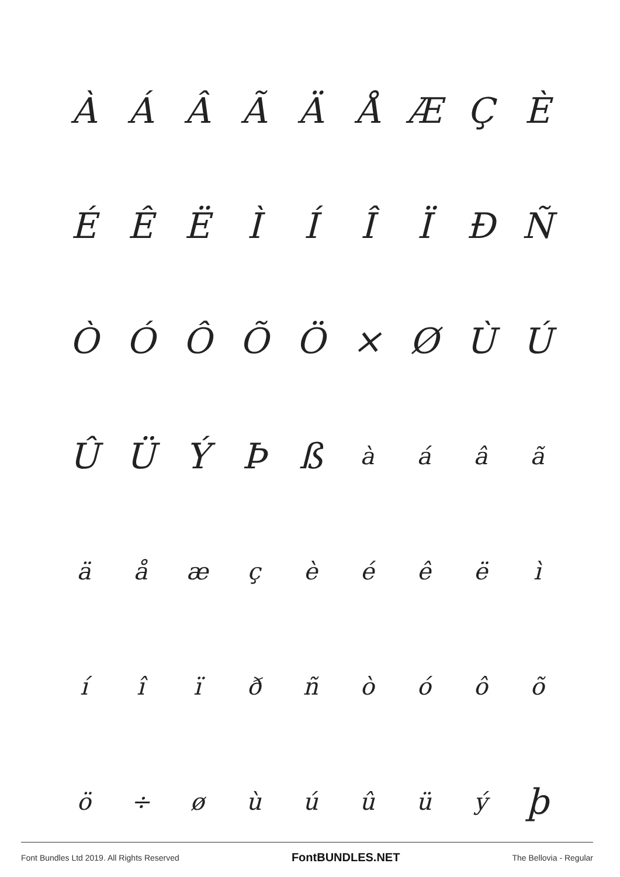| À | Á | Â | Ã | Ä | Å | Æ | Ç | È |
| É | Ê | Ë | Ì | Í | Î | Ï | Ð | Ñ |
| Ò | Ó | Ô | Õ | Ö | × | Ø | Ù | Ú |
| Û | Ü | Ý | Þ | ß | à | á | â | ã |
| ä | å | æ | ç | è | é | ê | ë | ì |
| í | î | ï | ð | ñ | ò | ó | ô | õ |
| ö | ÷ | ø | ù | ú | û | ü | ý | þ |
Font Bundles Ltd 2019. All Rights Reserved FontBUNDLES.NET The Bellovia - Regular